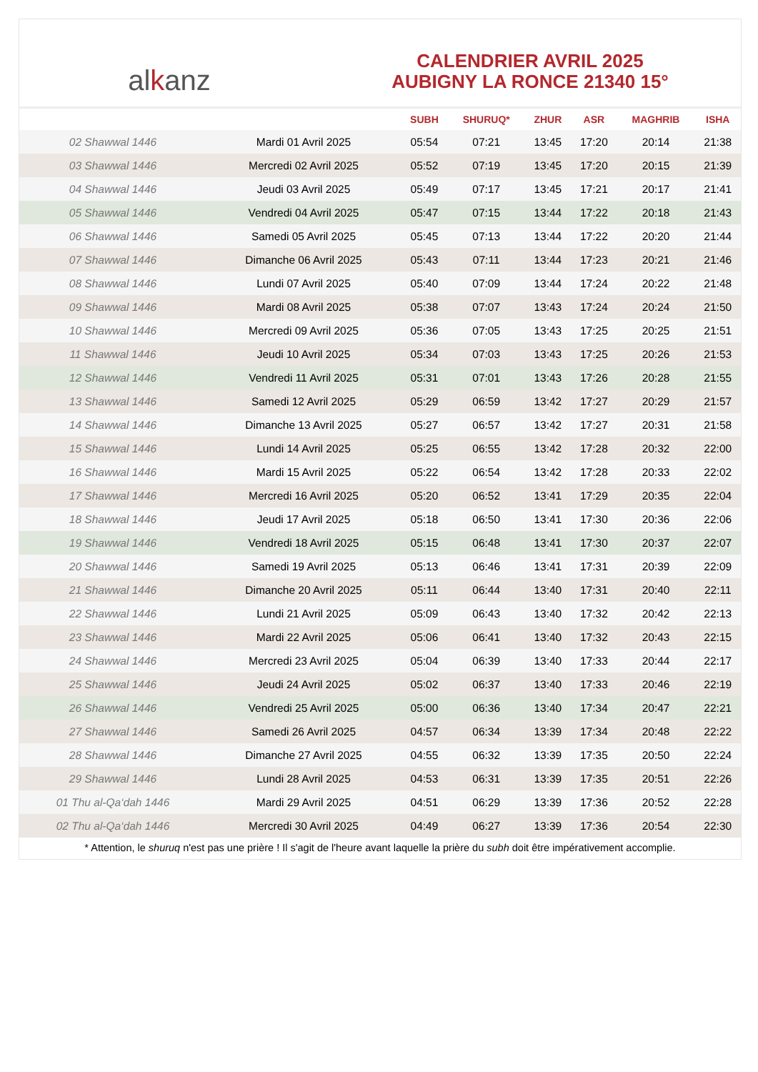al k anz
CALENDRIER AVRIL 2025
AUBIGNY LA RONCE 21340 15°
| | | SUBH | SHURUQ* | ZHUR | ASR | MAGHRIB | ISHA |
| --- | --- | --- | --- | --- | --- | --- | --- |
| 02 Shawwal 1446 | Mardi 01 Avril 2025 | 05:54 | 07:21 | 13:45 | 17:20 | 20:14 | 21:38 |
| 03 Shawwal 1446 | Mercredi 02 Avril 2025 | 05:52 | 07:19 | 13:45 | 17:20 | 20:15 | 21:39 |
| 04 Shawwal 1446 | Jeudi 03 Avril 2025 | 05:49 | 07:17 | 13:45 | 17:21 | 20:17 | 21:41 |
| 05 Shawwal 1446 | Vendredi 04 Avril 2025 | 05:47 | 07:15 | 13:44 | 17:22 | 20:18 | 21:43 |
| 06 Shawwal 1446 | Samedi 05 Avril 2025 | 05:45 | 07:13 | 13:44 | 17:22 | 20:20 | 21:44 |
| 07 Shawwal 1446 | Dimanche 06 Avril 2025 | 05:43 | 07:11 | 13:44 | 17:23 | 20:21 | 21:46 |
| 08 Shawwal 1446 | Lundi 07 Avril 2025 | 05:40 | 07:09 | 13:44 | 17:24 | 20:22 | 21:48 |
| 09 Shawwal 1446 | Mardi 08 Avril 2025 | 05:38 | 07:07 | 13:43 | 17:24 | 20:24 | 21:50 |
| 10 Shawwal 1446 | Mercredi 09 Avril 2025 | 05:36 | 07:05 | 13:43 | 17:25 | 20:25 | 21:51 |
| 11 Shawwal 1446 | Jeudi 10 Avril 2025 | 05:34 | 07:03 | 13:43 | 17:25 | 20:26 | 21:53 |
| 12 Shawwal 1446 | Vendredi 11 Avril 2025 | 05:31 | 07:01 | 13:43 | 17:26 | 20:28 | 21:55 |
| 13 Shawwal 1446 | Samedi 12 Avril 2025 | 05:29 | 06:59 | 13:42 | 17:27 | 20:29 | 21:57 |
| 14 Shawwal 1446 | Dimanche 13 Avril 2025 | 05:27 | 06:57 | 13:42 | 17:27 | 20:31 | 21:58 |
| 15 Shawwal 1446 | Lundi 14 Avril 2025 | 05:25 | 06:55 | 13:42 | 17:28 | 20:32 | 22:00 |
| 16 Shawwal 1446 | Mardi 15 Avril 2025 | 05:22 | 06:54 | 13:42 | 17:28 | 20:33 | 22:02 |
| 17 Shawwal 1446 | Mercredi 16 Avril 2025 | 05:20 | 06:52 | 13:41 | 17:29 | 20:35 | 22:04 |
| 18 Shawwal 1446 | Jeudi 17 Avril 2025 | 05:18 | 06:50 | 13:41 | 17:30 | 20:36 | 22:06 |
| 19 Shawwal 1446 | Vendredi 18 Avril 2025 | 05:15 | 06:48 | 13:41 | 17:30 | 20:37 | 22:07 |
| 20 Shawwal 1446 | Samedi 19 Avril 2025 | 05:13 | 06:46 | 13:41 | 17:31 | 20:39 | 22:09 |
| 21 Shawwal 1446 | Dimanche 20 Avril 2025 | 05:11 | 06:44 | 13:40 | 17:31 | 20:40 | 22:11 |
| 22 Shawwal 1446 | Lundi 21 Avril 2025 | 05:09 | 06:43 | 13:40 | 17:32 | 20:42 | 22:13 |
| 23 Shawwal 1446 | Mardi 22 Avril 2025 | 05:06 | 06:41 | 13:40 | 17:32 | 20:43 | 22:15 |
| 24 Shawwal 1446 | Mercredi 23 Avril 2025 | 05:04 | 06:39 | 13:40 | 17:33 | 20:44 | 22:17 |
| 25 Shawwal 1446 | Jeudi 24 Avril 2025 | 05:02 | 06:37 | 13:40 | 17:33 | 20:46 | 22:19 |
| 26 Shawwal 1446 | Vendredi 25 Avril 2025 | 05:00 | 06:36 | 13:40 | 17:34 | 20:47 | 22:21 |
| 27 Shawwal 1446 | Samedi 26 Avril 2025 | 04:57 | 06:34 | 13:39 | 17:34 | 20:48 | 22:22 |
| 28 Shawwal 1446 | Dimanche 27 Avril 2025 | 04:55 | 06:32 | 13:39 | 17:35 | 20:50 | 22:24 |
| 29 Shawwal 1446 | Lundi 28 Avril 2025 | 04:53 | 06:31 | 13:39 | 17:35 | 20:51 | 22:26 |
| 01 Thu al-Qa‘dah 1446 | Mardi 29 Avril 2025 | 04:51 | 06:29 | 13:39 | 17:36 | 20:52 | 22:28 |
| 02 Thu al-Qa‘dah 1446 | Mercredi 30 Avril 2025 | 04:49 | 06:27 | 13:39 | 17:36 | 20:54 | 22:30 |
* Attention, le shuruq n'est pas une prière ! Il s'agit de l'heure avant laquelle la prière du subh doit être impérativement accomplie.